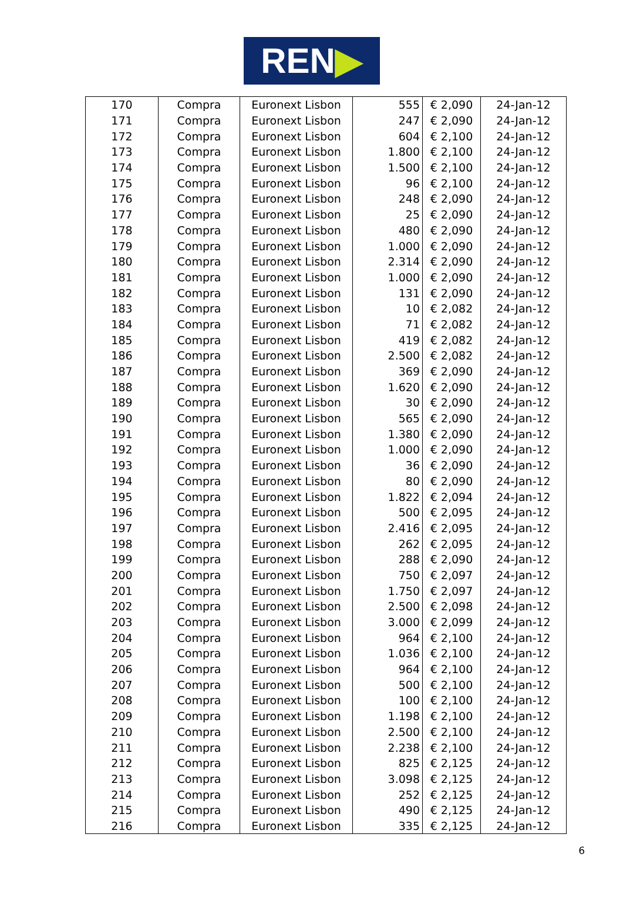REN▶
| 170 | Compra | Euronext Lisbon | 555 | € 2,090 | 24-Jan-12 |
| 171 | Compra | Euronext Lisbon | 247 | € 2,090 | 24-Jan-12 |
| 172 | Compra | Euronext Lisbon | 604 | € 2,100 | 24-Jan-12 |
| 173 | Compra | Euronext Lisbon | 1.800 | € 2,100 | 24-Jan-12 |
| 174 | Compra | Euronext Lisbon | 1.500 | € 2,100 | 24-Jan-12 |
| 175 | Compra | Euronext Lisbon | 96 | € 2,100 | 24-Jan-12 |
| 176 | Compra | Euronext Lisbon | 248 | € 2,090 | 24-Jan-12 |
| 177 | Compra | Euronext Lisbon | 25 | € 2,090 | 24-Jan-12 |
| 178 | Compra | Euronext Lisbon | 480 | € 2,090 | 24-Jan-12 |
| 179 | Compra | Euronext Lisbon | 1.000 | € 2,090 | 24-Jan-12 |
| 180 | Compra | Euronext Lisbon | 2.314 | € 2,090 | 24-Jan-12 |
| 181 | Compra | Euronext Lisbon | 1.000 | € 2,090 | 24-Jan-12 |
| 182 | Compra | Euronext Lisbon | 131 | € 2,090 | 24-Jan-12 |
| 183 | Compra | Euronext Lisbon | 10 | € 2,082 | 24-Jan-12 |
| 184 | Compra | Euronext Lisbon | 71 | € 2,082 | 24-Jan-12 |
| 185 | Compra | Euronext Lisbon | 419 | € 2,082 | 24-Jan-12 |
| 186 | Compra | Euronext Lisbon | 2.500 | € 2,082 | 24-Jan-12 |
| 187 | Compra | Euronext Lisbon | 369 | € 2,090 | 24-Jan-12 |
| 188 | Compra | Euronext Lisbon | 1.620 | € 2,090 | 24-Jan-12 |
| 189 | Compra | Euronext Lisbon | 30 | € 2,090 | 24-Jan-12 |
| 190 | Compra | Euronext Lisbon | 565 | € 2,090 | 24-Jan-12 |
| 191 | Compra | Euronext Lisbon | 1.380 | € 2,090 | 24-Jan-12 |
| 192 | Compra | Euronext Lisbon | 1.000 | € 2,090 | 24-Jan-12 |
| 193 | Compra | Euronext Lisbon | 36 | € 2,090 | 24-Jan-12 |
| 194 | Compra | Euronext Lisbon | 80 | € 2,090 | 24-Jan-12 |
| 195 | Compra | Euronext Lisbon | 1.822 | € 2,094 | 24-Jan-12 |
| 196 | Compra | Euronext Lisbon | 500 | € 2,095 | 24-Jan-12 |
| 197 | Compra | Euronext Lisbon | 2.416 | € 2,095 | 24-Jan-12 |
| 198 | Compra | Euronext Lisbon | 262 | € 2,095 | 24-Jan-12 |
| 199 | Compra | Euronext Lisbon | 288 | € 2,090 | 24-Jan-12 |
| 200 | Compra | Euronext Lisbon | 750 | € 2,097 | 24-Jan-12 |
| 201 | Compra | Euronext Lisbon | 1.750 | € 2,097 | 24-Jan-12 |
| 202 | Compra | Euronext Lisbon | 2.500 | € 2,098 | 24-Jan-12 |
| 203 | Compra | Euronext Lisbon | 3.000 | € 2,099 | 24-Jan-12 |
| 204 | Compra | Euronext Lisbon | 964 | € 2,100 | 24-Jan-12 |
| 205 | Compra | Euronext Lisbon | 1.036 | € 2,100 | 24-Jan-12 |
| 206 | Compra | Euronext Lisbon | 964 | € 2,100 | 24-Jan-12 |
| 207 | Compra | Euronext Lisbon | 500 | € 2,100 | 24-Jan-12 |
| 208 | Compra | Euronext Lisbon | 100 | € 2,100 | 24-Jan-12 |
| 209 | Compra | Euronext Lisbon | 1.198 | € 2,100 | 24-Jan-12 |
| 210 | Compra | Euronext Lisbon | 2.500 | € 2,100 | 24-Jan-12 |
| 211 | Compra | Euronext Lisbon | 2.238 | € 2,100 | 24-Jan-12 |
| 212 | Compra | Euronext Lisbon | 825 | € 2,125 | 24-Jan-12 |
| 213 | Compra | Euronext Lisbon | 3.098 | € 2,125 | 24-Jan-12 |
| 214 | Compra | Euronext Lisbon | 252 | € 2,125 | 24-Jan-12 |
| 215 | Compra | Euronext Lisbon | 490 | € 2,125 | 24-Jan-12 |
| 216 | Compra | Euronext Lisbon | 335 | € 2,125 | 24-Jan-12 |
6